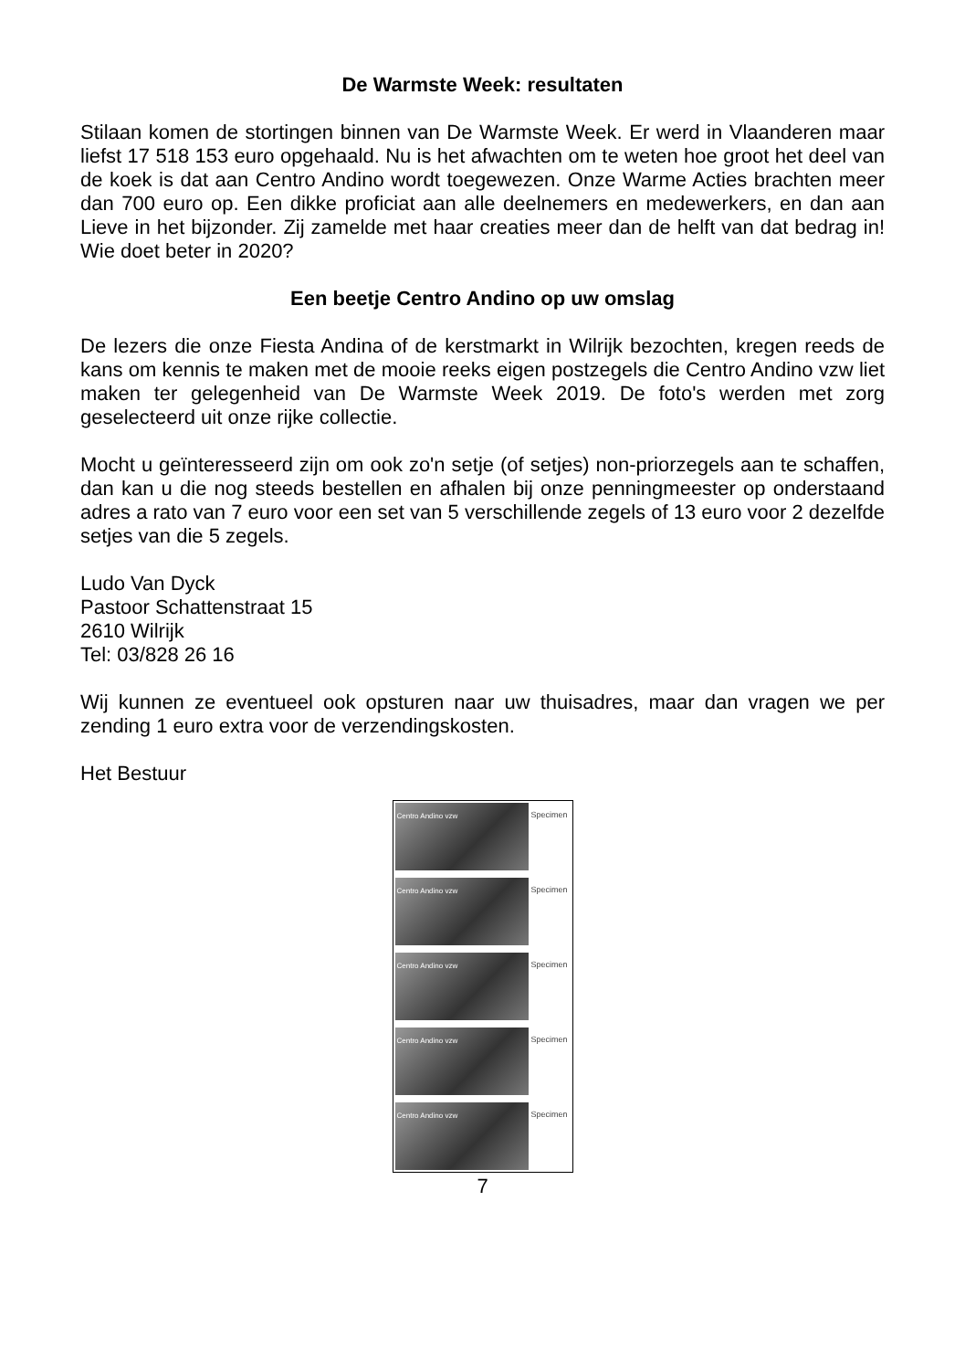De Warmste Week: resultaten
Stilaan komen de stortingen binnen van De Warmste Week. Er werd in Vlaanderen maar liefst 17 518 153 euro opgehaald. Nu is het afwachten om te weten hoe groot het deel van de koek is dat aan Centro Andino wordt toegewezen. Onze Warme Acties brachten meer dan 700 euro op. Een dikke proficiat aan alle deelnemers en medewerkers, en dan aan Lieve in het bijzonder. Zij zamelde met haar creaties meer dan de helft van dat bedrag in! Wie doet beter in 2020?
Een beetje Centro Andino op uw omslag
De lezers die onze Fiesta Andina of de kerstmarkt in Wilrijk bezochten, kregen reeds de kans om kennis te maken met de mooie reeks eigen postzegels die Centro Andino vzw liet maken ter gelegenheid van De Warmste Week 2019. De foto's werden met zorg geselecteerd uit onze rijke collectie.
Mocht u geïnteresseerd zijn om ook zo'n setje (of setjes) non-priorzegels aan te schaffen, dan kan u die nog steeds bestellen en afhalen bij onze penningmeester op onderstaand adres a rato van 7 euro voor een set van 5 verschillende zegels of 13 euro voor 2 dezelfde setjes van die 5 zegels.
Ludo Van Dyck
Pastoor Schattenstraat 15
2610 Wilrijk
Tel: 03/828 26 16
Wij kunnen ze eventueel ook opsturen naar uw thuisadres, maar dan vragen we per zending 1 euro extra voor de verzendingskosten.
Het Bestuur
Centro Andino vzw Specimen
Centro Andino vzw Specimen
Centro Andino vzw Specimen
Centro Andino vzw Specimen
Centro Andino vzw Specimen
7